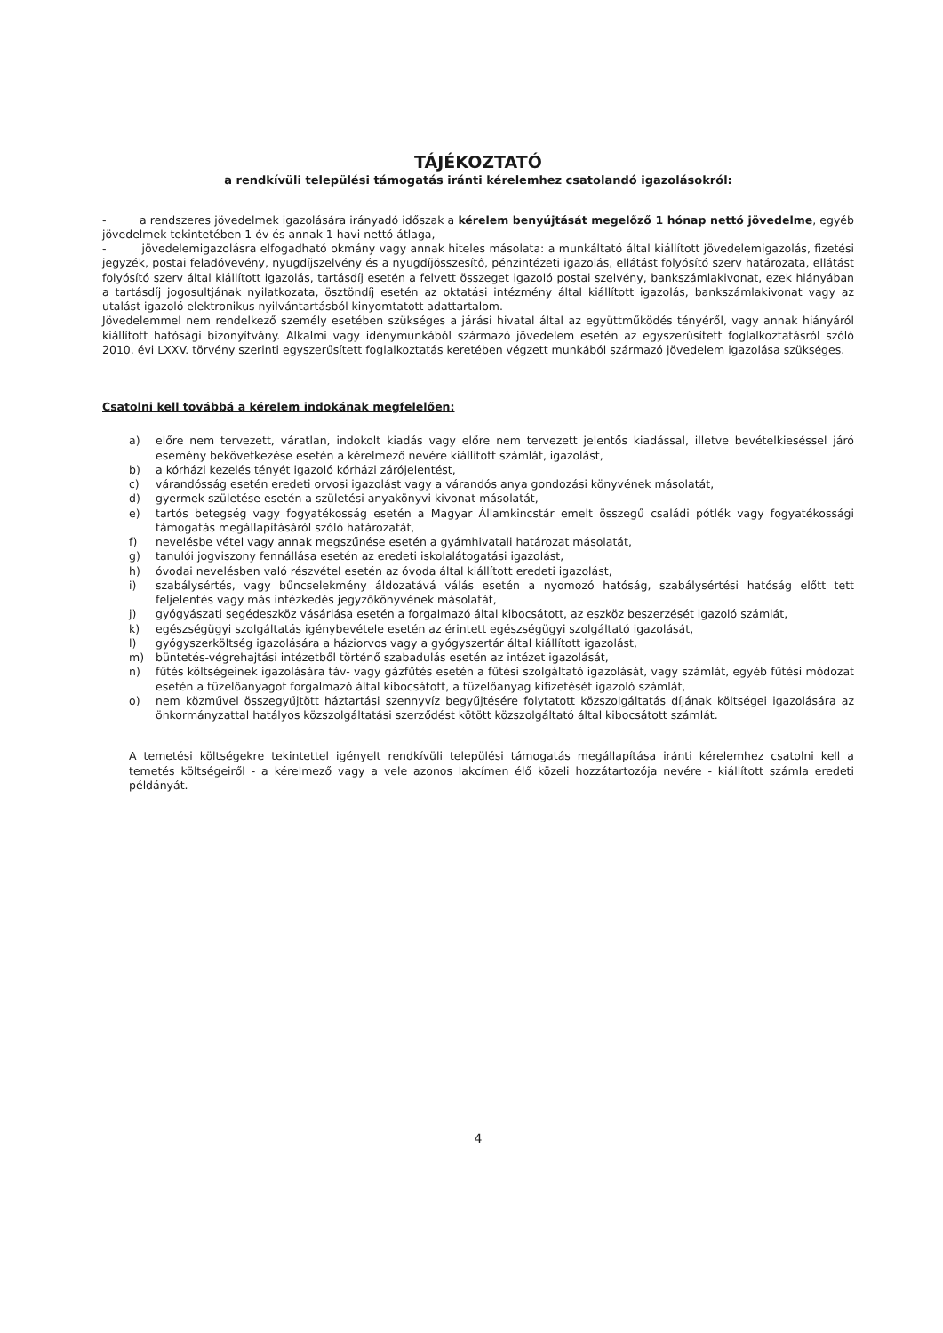TÁJÉKOZTATÓ
a rendkívüli települési támogatás iránti kérelemhez csatolandó igazolásokról:
- a rendszeres jövedelmek igazolására irányadó időszak a kérelem benyújtását megelőző 1 hónap nettó jövedelme, egyéb jövedelmek tekintetében 1 év és annak 1 havi nettó átlaga,
- jövedelemigazolásra elfogadható okmány vagy annak hiteles másolata: a munkáltató által kiállított jövedelemigazolás, fizetési jegyzék, postai feladóvevény, nyugdíjszelvény és a nyugdíjösszesítő, pénzintézeti igazolás, ellátást folyósító szerv határozata, ellátást folyósító szerv által kiállított igazolás, tartásdíj esetén a felvett összeget igazoló postai szelvény, bankszámlakivonat, ezek hiányában a tartásdíj jogosultjának nyilatkozata, ösztöndíj esetén az oktatási intézmény által kiállított igazolás, bankszámlakivonat vagy az utalást igazoló elektronikus nyilvántartásból kinyomtatott adattartalom.
Jövedelemmel nem rendelkező személy esetében szükséges a járási hivatal által az együttműködés tényéről, vagy annak hiányáról kiállított hatósági bizonyítvány. Alkalmi vagy idénymunkából származó jövedelem esetén az egyszerűsített foglalkoztatásról szóló 2010. évi LXXV. törvény szerinti egyszerűsített foglalkoztatás keretében végzett munkából származó jövedelem igazolása szükséges.
Csatolni kell továbbá a kérelem indokának megfelelően:
a) előre nem tervezett, váratlan, indokolt kiadás vagy előre nem tervezett jelentős kiadással, illetve bevételkieséssel járó esemény bekövetkezése esetén a kérelmező nevére kiállított számlát, igazolást,
b) a kórházi kezelés tényét igazoló kórházi zárójelentést,
c) várandósság esetén eredeti orvosi igazolást vagy a várandós anya gondozási könyvének másolatát,
d) gyermek születése esetén a születési anyakönyvi kivonat másolatát,
e) tartós betegség vagy fogyatékosság esetén a Magyar Államkincstár emelt összegű családi pótlék vagy fogyatékossági támogatás megállapításáról szóló határozatát,
f) nevelésbe vétel vagy annak megszűnése esetén a gyámhivatali határozat másolatát,
g) tanulói jogviszony fennállása esetén az eredeti iskolalátogatási igazolást,
h) óvodai nevelésben való részvétel esetén az óvoda által kiállított eredeti igazolást,
i) szabálysértés, vagy bűncselekmény áldozatává válás esetén a nyomozó hatóság, szabálysértési hatóság előtt tett feljelentés vagy más intézkedés jegyzőkönyvének másolatát,
j) gyógyászati segédeszköz vásárlása esetén a forgalmazó által kibocsátott, az eszköz beszerzését igazoló számlát,
k) egészségügyi szolgáltatás igénybevétele esetén az érintett egészségügyi szolgáltató igazolását,
l) gyógyszerköltség igazolására a háziorvos vagy a gyógyszertár által kiállított igazolást,
m) büntetés-végrehajtási intézetből történő szabadulás esetén az intézet igazolását,
n) fűtés költségeinek igazolására táv- vagy gázfűtés esetén a fűtési szolgáltató igazolását, vagy számlát, egyéb fűtési módozat esetén a tüzelőanyagot forgalmazó által kibocsátott, a tüzelőanyag kifizetését igazoló számlát,
o) nem közművel összegyűjtött háztartási szennyvíz begyűjtésére folytatott közszolgáltatás díjának költségei igazolására az önkormányzattal hatályos közszolgáltatási szerződést kötött közszolgáltató által kibocsátott számlát.
A temetési költségekre tekintettel igényelt rendkívüli települési támogatás megállapítása iránti kérelemhez csatolni kell a temetés költségeiről - a kérelmező vagy a vele azonos lakcímen élő közeli hozzátartozója nevére - kiállított számla eredeti példányát.
4